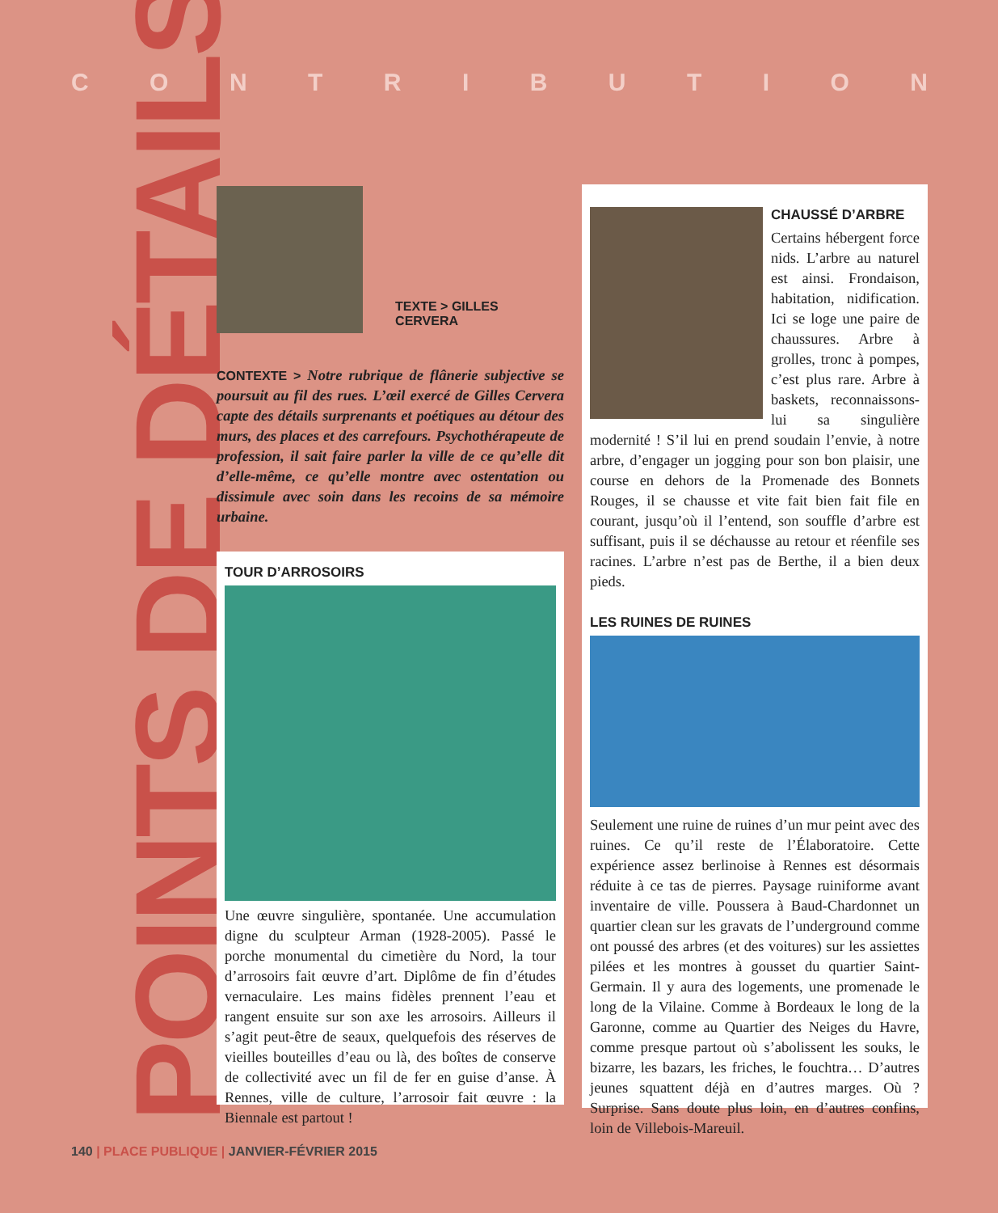CONTRIBUTION
POINTS DE DÉTAILS
TEXTE > GILLES CERVERA
CONTEXTE > Notre rubrique de flânerie subjective se poursuit au fil des rues. L’œil exercé de Gilles Cervera capte des détails surprenants et poétiques au détour des murs, des places et des carrefours. Psychothérapeute de profession, il sait faire parler la ville de ce qu’elle dit d’elle-même, ce qu’elle montre avec ostentation ou dissimule avec soin dans les recoins de sa mémoire urbaine.
TOUR D’ARROSOIRS
Une œuvre singulière, spontanée. Une accumulation digne du sculpteur Arman (1928-2005). Passé le porche monumental du cimetière du Nord, la tour d’arrosoirs fait œuvre d’art. Diplôme de fin d’études vernaculaire. Les mains fidèles prennent l’eau et rangent ensuite sur son axe les arrosoirs. Ailleurs il s’agit peut-être de seaux, quelquefois des réserves de vieilles bouteilles d’eau ou là, des boîtes de conserve de collectivité avec un fil de fer en guise d’anse. À Rennes, ville de culture, l’arrosoir fait œuvre : la Biennale est partout !
CHAUSSÉ D’ARBRE
Certains hébergent force nids. L’arbre au naturel est ainsi. Frondaison, habitation, nidification. Ici se loge une paire de chaussures. Arbre à grolles, tronc à pompes, c’est plus rare. Arbre à baskets, reconnaissons-lui sa singulière modernité ! S’il lui en prend soudain l’envie, à notre arbre, d’engager un jogging pour son bon plaisir, une course en dehors de la Promenade des Bonnets Rouges, il se chausse et vite fait bien fait file en courant, jusqu’où il l’entend, son souffle d’arbre est suffisant, puis il se déchausse au retour et réenfile ses racines. L’arbre n’est pas de Berthe, il a bien deux pieds.
LES RUINES DE RUINES
Seulement une ruine de ruines d’un mur peint avec des ruines. Ce qu’il reste de l’Élaboratoire. Cette expérience assez berlinoise à Rennes est désormais réduite à ce tas de pierres. Paysage ruiniforme avant inventaire de ville. Poussera à Baud-Chardonnet un quartier clean sur les gravats de l’underground comme ont poussé des arbres (et des voitures) sur les assiettes pilées et les montres à gousset du quartier Saint-Germain. Il y aura des logements, une promenade le long de la Vilaine. Comme à Bordeaux le long de la Garonne, comme au Quartier des Neiges du Havre, comme presque partout où s’abolissent les souks, le bizarre, les bazars, les friches, le fouchtra… D’autres jeunes squattent déjà en d’autres marges. Où ? Surprise. Sans doute plus loin, en d’autres confins, loin de Villebois-Mareuil.
140 | PLACE PUBLIQUE | JANVIER-FÉVRIER 2015